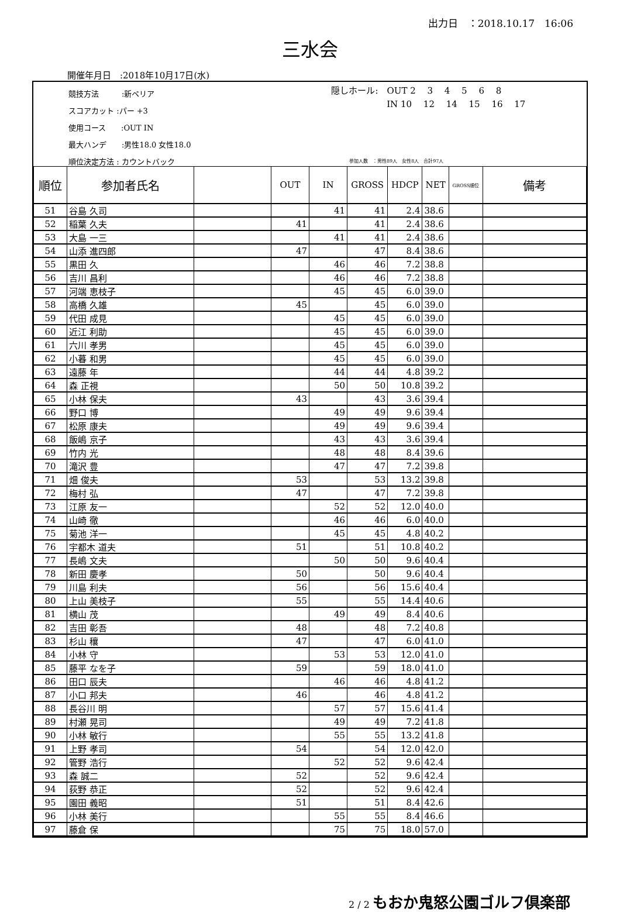出力日　：2018.10.17　16:06
三水会
開催年月日　:2018年10月17日(水)
競技方法　　　:新ペリア
スコアカット :パー +3
使用コース　　:OUT IN
最大ハンデ　　:男性18.0 女性18.0
順位決定方法 : カウントバック
隠しホール:　OUT 2　 3　 4　 5　 6　 8
　　　　　　 IN 10　 12　 14　 15　 16　 17
参加人数　：男性89人　女性8人　合計97人
| 順位 | 参加者氏名 | | OUT | IN | GROSS | HDCP | NET | GROSS順位 | 備考 |
| --- | --- | --- | --- | --- | --- | --- | --- | --- | --- |
| 51 | 谷島 久司 | | | 41 | 41 | 2.4 | 38.6 | | |
| 52 | 稲葉 久夫 | | 41 | | 41 | 2.4 | 38.6 | | |
| 53 | 大島 一三 | | | 41 | 41 | 2.4 | 38.6 | | |
| 54 | 山添 進四郎 | | 47 | | 47 | 8.4 | 38.6 | | |
| 55 | 黒田 久 | | | 46 | 46 | 7.2 | 38.8 | | |
| 56 | 吉川 昌利 | | | 46 | 46 | 7.2 | 38.8 | | |
| 57 | 河端 恵枝子 | | | 45 | 45 | 6.0 | 39.0 | | |
| 58 | 高橋 久雄 | | 45 | | 45 | 6.0 | 39.0 | | |
| 59 | 代田 成見 | | | 45 | 45 | 6.0 | 39.0 | | |
| 60 | 近江 利助 | | | 45 | 45 | 6.0 | 39.0 | | |
| 61 | 六川 孝男 | | | 45 | 45 | 6.0 | 39.0 | | |
| 62 | 小暮 和男 | | | 45 | 45 | 6.0 | 39.0 | | |
| 63 | 遠藤 年 | | | 44 | 44 | 4.8 | 39.2 | | |
| 64 | 森 正視 | | | 50 | 50 | 10.8 | 39.2 | | |
| 65 | 小林 保夫 | | 43 | | 43 | 3.6 | 39.4 | | |
| 66 | 野口 博 | | | 49 | 49 | 9.6 | 39.4 | | |
| 67 | 松原 康夫 | | | 49 | 49 | 9.6 | 39.4 | | |
| 68 | 飯嶋 京子 | | | 43 | 43 | 3.6 | 39.4 | | |
| 69 | 竹内 光 | | | 48 | 48 | 8.4 | 39.6 | | |
| 70 | 滝沢 豊 | | | 47 | 47 | 7.2 | 39.8 | | |
| 71 | 畑 俊夫 | | 53 | | 53 | 13.2 | 39.8 | | |
| 72 | 梅村 弘 | | 47 | | 47 | 7.2 | 39.8 | | |
| 73 | 江原 友一 | | | 52 | 52 | 12.0 | 40.0 | | |
| 74 | 山崎 徹 | | | 46 | 46 | 6.0 | 40.0 | | |
| 75 | 菊池 洋一 | | | 45 | 45 | 4.8 | 40.2 | | |
| 76 | 宇都木 道夫 | | 51 | | 51 | 10.8 | 40.2 | | |
| 77 | 長嶋 文夫 | | | 50 | 50 | 9.6 | 40.4 | | |
| 78 | 新田 慶孝 | | 50 | | 50 | 9.6 | 40.4 | | |
| 79 | 川島 利夫 | | 56 | | 56 | 15.6 | 40.4 | | |
| 80 | 上山 美枝子 | | 55 | | 55 | 14.4 | 40.6 | | |
| 81 | 横山 茂 | | | 49 | 49 | 8.4 | 40.6 | | |
| 82 | 吉田 彰吾 | | 48 | | 48 | 7.2 | 40.8 | | |
| 83 | 杉山 穰 | | 47 | | 47 | 6.0 | 41.0 | | |
| 84 | 小林 守 | | | 53 | 53 | 12.0 | 41.0 | | |
| 85 | 藤平 なを子 | | 59 | | 59 | 18.0 | 41.0 | | |
| 86 | 田口 辰夫 | | | 46 | 46 | 4.8 | 41.2 | | |
| 87 | 小口 邦夫 | | 46 | | 46 | 4.8 | 41.2 | | |
| 88 | 長谷川 明 | | | 57 | 57 | 15.6 | 41.4 | | |
| 89 | 村瀬 晃司 | | | 49 | 49 | 7.2 | 41.8 | | |
| 90 | 小林 敏行 | | | 55 | 55 | 13.2 | 41.8 | | |
| 91 | 上野 孝司 | | 54 | | 54 | 12.0 | 42.0 | | |
| 92 | 管野 浩行 | | | 52 | 52 | 9.6 | 42.4 | | |
| 93 | 森 誠二 | | 52 | | 52 | 9.6 | 42.4 | | |
| 94 | 荻野 恭正 | | 52 | | 52 | 9.6 | 42.4 | | |
| 95 | 園田 義昭 | | 51 | | 51 | 8.4 | 42.6 | | |
| 96 | 小林 美行 | | | 55 | 55 | 8.4 | 46.6 | | |
| 97 | 藤倉 保 | | | 75 | 75 | 18.0 | 57.0 | | |
2 / 2 もおか鬼怒公園ゴルフ倶楽部